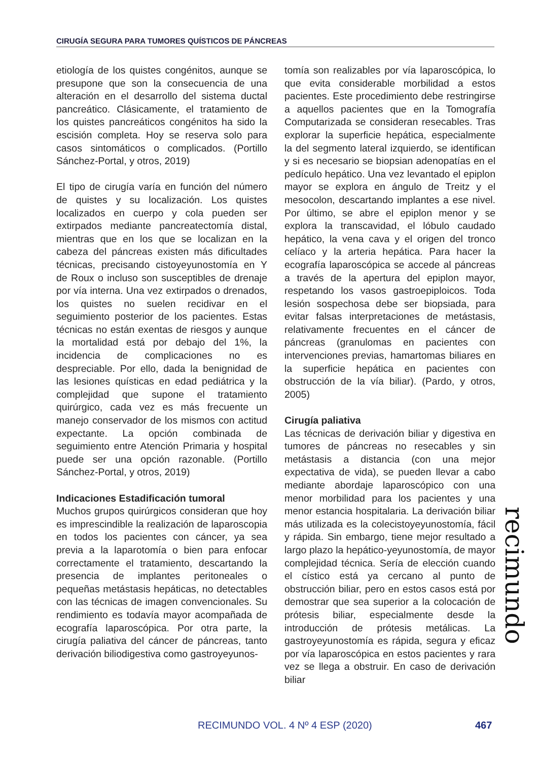CIRUGÍA SEGURA PARA TUMORES QUÍSTICOS DE PÁNCREAS
etiología de los quistes congénitos, aunque se presupone que son la consecuencia de una alteración en el desarrollo del sistema ductal pancreático. Clásicamente, el tratamiento de los quistes pancreáticos congénitos ha sido la escisión completa. Hoy se reserva solo para casos sintomáticos o complicados. (Portillo Sánchez-Portal, y otros, 2019)
El tipo de cirugía varía en función del número de quistes y su localización. Los quistes localizados en cuerpo y cola pueden ser extirpados mediante pancreatectomía distal, mientras que en los que se localizan en la cabeza del páncreas existen más dificultades técnicas, precisando cistoyeyunostomía en Y de Roux o incluso son susceptibles de drenaje por vía interna. Una vez extirpados o drenados, los quistes no suelen recidivar en el seguimiento posterior de los pacientes. Estas técnicas no están exentas de riesgos y aunque la mortalidad está por debajo del 1%, la incidencia de complicaciones no es despreciable. Por ello, dada la benignidad de las lesiones quísticas en edad pediátrica y la complejidad que supone el tratamiento quirúrgico, cada vez es más frecuente un manejo conservador de los mismos con actitud expectante. La opción combinada de seguimiento entre Atención Primaria y hospital puede ser una opción razonable. (Portillo Sánchez-Portal, y otros, 2019)
Indicaciones Estadificación tumoral
Muchos grupos quirúrgicos consideran que hoy es imprescindible la realización de laparoscopia en todos los pacientes con cáncer, ya sea previa a la laparotomía o bien para enfocar correctamente el tratamiento, descartando la presencia de implantes peritoneales o pequeñas metástasis hepáticas, no detectables con las técnicas de imagen convencionales. Su rendimiento es todavía mayor acompañada de ecografía laparoscópica. Por otra parte, la cirugía paliativa del cáncer de páncreas, tanto derivación biliodigestiva como gastroyeyunos-
tomía son realizables por vía laparoscópica, lo que evita considerable morbilidad a estos pacientes. Este procedimiento debe restringirse a aquellos pacientes que en la Tomografía Computarizada se consideran resecables. Tras explorar la superficie hepática, especialmente la del segmento lateral izquierdo, se identifican y si es necesario se biopsian adenopatías en el pedículo hepático. Una vez levantado el epiplon mayor se explora en ángulo de Treitz y el mesocolon, descartando implantes a ese nivel. Por último, se abre el epiplon menor y se explora la transcavidad, el lóbulo caudado hepático, la vena cava y el origen del tronco celíaco y la arteria hepática. Para hacer la ecografía laparoscópica se accede al páncreas a través de la apertura del epiplon mayor, respetando los vasos gastroepiploicos. Toda lesión sospechosa debe ser biopsiada, para evitar falsas interpretaciones de metástasis, relativamente frecuentes en el cáncer de páncreas (granulomas en pacientes con intervenciones previas, hamartomas biliares en la superficie hepática en pacientes con obstrucción de la vía biliar). (Pardo, y otros, 2005)
Cirugía paliativa
Las técnicas de derivación biliar y digestiva en tumores de páncreas no resecables y sin metástasis a distancia (con una mejor expectativa de vida), se pueden llevar a cabo mediante abordaje laparoscópico con una menor morbilidad para los pacientes y una menor estancia hospitalaria. La derivación biliar más utilizada es la colecistoyeyunostomía, fácil y rápida. Sin embargo, tiene mejor resultado a largo plazo la hepático-yeyunostomía, de mayor complejidad técnica. Sería de elección cuando el cístico está ya cercano al punto de obstrucción biliar, pero en estos casos está por demostrar que sea superior a la colocación de prótesis biliar, especialmente desde la introducción de prótesis metálicas. La gastroyeyunostomía es rápida, segura y eficaz por vía laparoscópica en estos pacientes y rara vez se llega a obstruir. En caso de derivación biliar
recimundo
RECIMUNDO VOL. 4 Nº 4 ESP (2020)
467